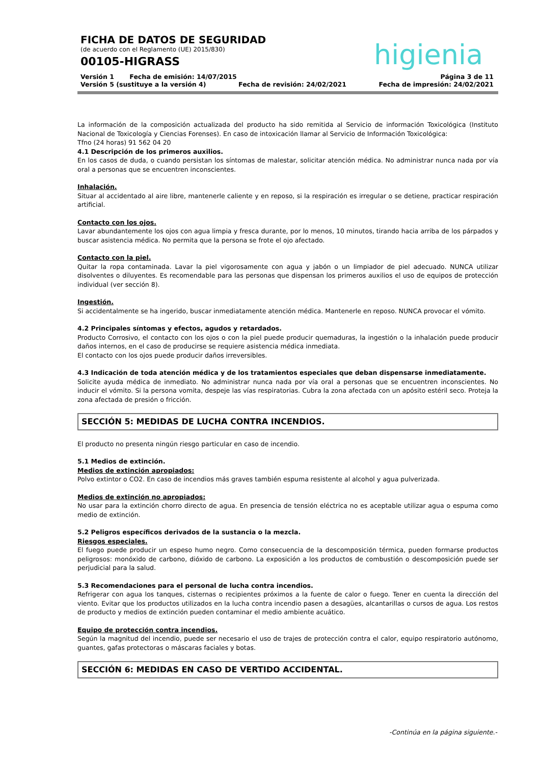higienia
FICHA DE DATOS DE SEGURIDAD
(de acuerdo con el Reglamento (UE) 2015/830)
00105-HIGRASS
Versión 1 Fecha de emisión: 14/07/2015 Página 3 de 11
Versión 5 (sustituye a la versión 4) Fecha de revisión: 24/02/2021 Fecha de impresión: 24/02/2021
La información de la composición actualizada del producto ha sido remitida al Servicio de información Toxicológica (Instituto Nacional de Toxicología y Ciencias Forenses). En caso de intoxicación llamar al Servicio de Información Toxicológica:
Tfno (24 horas) 91 562 04 20
4.1 Descripción de los primeros auxilios.
En los casos de duda, o cuando persistan los síntomas de malestar, solicitar atención médica. No administrar nunca nada por vía oral a personas que se encuentren inconscientes.
Inhalación.
Situar al accidentado al aire libre, mantenerle caliente y en reposo, si la respiración es irregular o se detiene, practicar respiración artificial.
Contacto con los ojos.
Lavar abundantemente los ojos con agua limpia y fresca durante, por lo menos, 10 minutos, tirando hacia arriba de los párpados y buscar asistencia médica. No permita que la persona se frote el ojo afectado.
Contacto con la piel.
Quitar la ropa contaminada. Lavar la piel vigorosamente con agua y jabón o un limpiador de piel adecuado. NUNCA utilizar disolventes o diluyentes. Es recomendable para las personas que dispensan los primeros auxilios el uso de equipos de protección individual (ver sección 8).
Ingestión.
Si accidentalmente se ha ingerido, buscar inmediatamente atención médica. Mantenerle en reposo. NUNCA provocar el vómito.
4.2 Principales síntomas y efectos, agudos y retardados.
Producto Corrosivo, el contacto con los ojos o con la piel puede producir quemaduras, la ingestión o la inhalación puede producir daños internos, en el caso de producirse se requiere asistencia médica inmediata.
El contacto con los ojos puede producir daños irreversibles.
4.3 Indicación de toda atención médica y de los tratamientos especiales que deban dispensarse inmediatamente.
Solicite ayuda médica de inmediato. No administrar nunca nada por vía oral a personas que se encuentren inconscientes. No inducir el vómito. Si la persona vomita, despeje las vías respiratorias. Cubra la zona afectada con un apósito estéril seco. Proteja la zona afectada de presión o fricción.
SECCIÓN 5: MEDIDAS DE LUCHA CONTRA INCENDIOS.
El producto no presenta ningún riesgo particular en caso de incendio.
5.1 Medios de extinción.
Medios de extinción apropiados:
Polvo extintor o CO2. En caso de incendios más graves también espuma resistente al alcohol y agua pulverizada.
Medios de extinción no apropiados:
No usar para la extinción chorro directo de agua. En presencia de tensión eléctrica no es aceptable utilizar agua o espuma como medio de extinción.
5.2 Peligros específicos derivados de la sustancia o la mezcla.
Riesgos especiales.
El fuego puede producir un espeso humo negro. Como consecuencia de la descomposición térmica, pueden formarse productos peligrosos: monóxido de carbono, dióxido de carbono. La exposición a los productos de combustión o descomposición puede ser perjudicial para la salud.
5.3 Recomendaciones para el personal de lucha contra incendios.
Refrigerar con agua los tanques, cisternas o recipientes próximos a la fuente de calor o fuego. Tener en cuenta la dirección del viento. Evitar que los productos utilizados en la lucha contra incendio pasen a desagües, alcantarillas o cursos de agua. Los restos de producto y medios de extinción pueden contaminar el medio ambiente acuático.
Equipo de protección contra incendios.
Según la magnitud del incendio, puede ser necesario el uso de trajes de protección contra el calor, equipo respiratorio autónomo, guantes, gafas protectoras o máscaras faciales y botas.
SECCIÓN 6: MEDIDAS EN CASO DE VERTIDO ACCIDENTAL.
-Continúa en la página siguiente.-